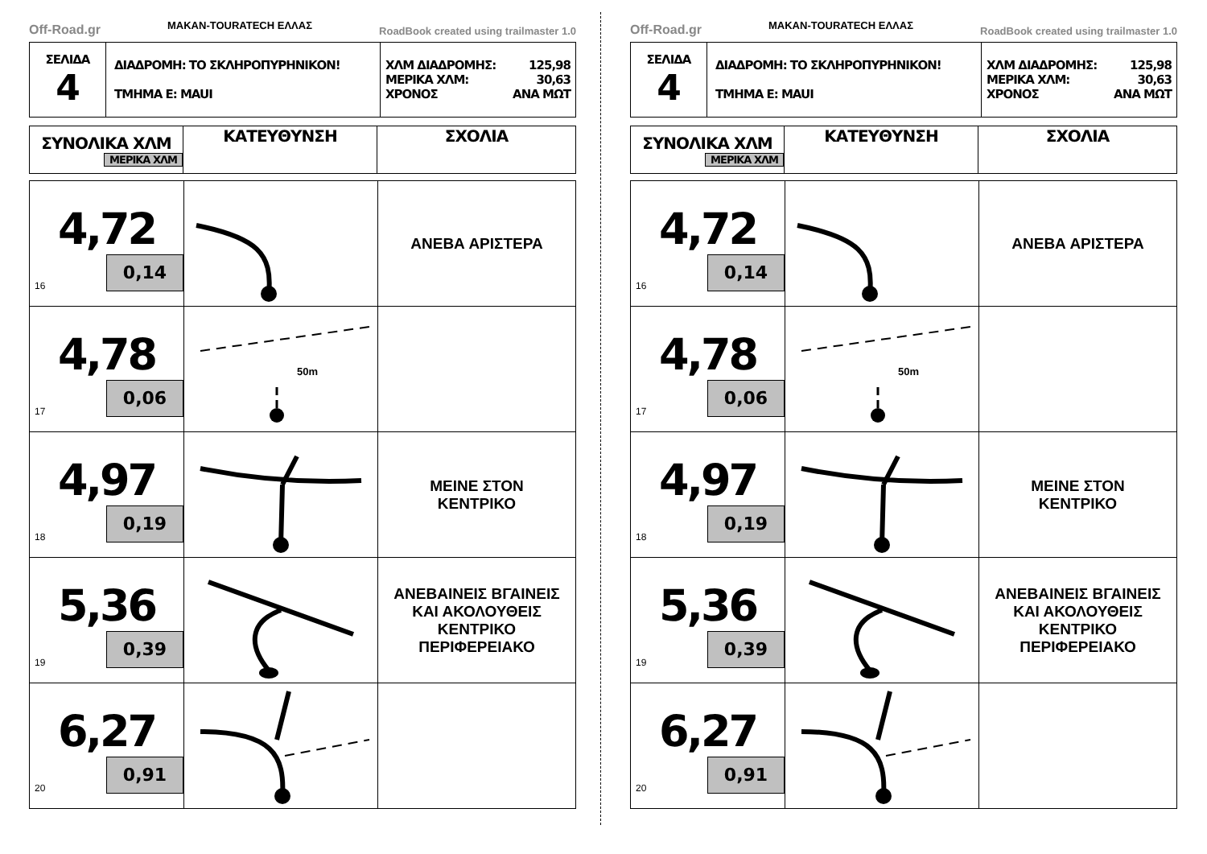Off-Road.gr MAKAN-TOURATECH ΕΛΛΑΣ RoadBook created using trailmaster 1.0
| ΣΕΛΙΔΑ 4 | ΔΙΑΔΡΟΜΗ: ΤΟ ΣΚΛΗΡΟΠΥΡΗΝΙΚΟΝ! ΤΜΗΜΑ Ε: MAUI | ΧΛΜ ΔΙΑΔΡΟΜΗΣ: 125,98 ΜΕΡΙΚΑ ΧΛΜ: 30,63 ΧΡΟΝΟΣ ΑΝΑ ΜΩΤ |
| ΣΥΝΟΛΙΚΑ ΧΛΜ ΜΕΡΙΚΑ ΧΛΜ | ΚΑΤΕΥΘΥΝΣΗ | ΣΧΟΛΙΑ |
| --- | --- | --- |
| 4,72 0,14 16 | | ΑΝΕΒΑ ΑΡΙΣΤΕΡΑ |
| 4,78 0,06 17 | 50m | |
| 4,97 0,19 18 | | ΜΕΙΝΕ ΣΤΟΝ ΚΕΝΤΡΙΚΟ |
| 5,36 0,39 19 | | ΑΝΕΒΑΙΝΕΙΣ ΒΓΑΙΝΕΙΣ ΚΑΙ ΑΚΟΛΟΥΘΕΙΣ ΚΕΝΤΡΙΚΟ ΠΕΡΙΦΕΡΕΙΑΚΟ |
| 6,27 0,91 20 | | |
Off-Road.gr MAKAN-TOURATECH ΕΛΛΑΣ RoadBook created using trailmaster 1.0
| ΣΕΛΙΔΑ 4 | ΔΙΑΔΡΟΜΗ: ΤΟ ΣΚΛΗΡΟΠΥΡΗΝΙΚΟΝ! ΤΜΗΜΑ Ε: MAUI | ΧΛΜ ΔΙΑΔΡΟΜΗΣ: 125,98 ΜΕΡΙΚΑ ΧΛΜ: 30,63 ΧΡΟΝΟΣ ΑΝΑ ΜΩΤ |
| ΣΥΝΟΛΙΚΑ ΧΛΜ ΜΕΡΙΚΑ ΧΛΜ | ΚΑΤΕΥΘΥΝΣΗ | ΣΧΟΛΙΑ |
| --- | --- | --- |
| 4,72 0,14 16 | | ΑΝΕΒΑ ΑΡΙΣΤΕΡΑ |
| 4,78 0,06 17 | 50m | |
| 4,97 0,19 18 | | ΜΕΙΝΕ ΣΤΟΝ ΚΕΝΤΡΙΚΟ |
| 5,36 0,39 19 | | ΑΝΕΒΑΙΝΕΙΣ ΒΓΑΙΝΕΙΣ ΚΑΙ ΑΚΟΛΟΥΘΕΙΣ ΚΕΝΤΡΙΚΟ ΠΕΡΙΦΕΡΕΙΑΚΟ |
| 6,27 0,91 20 | | |